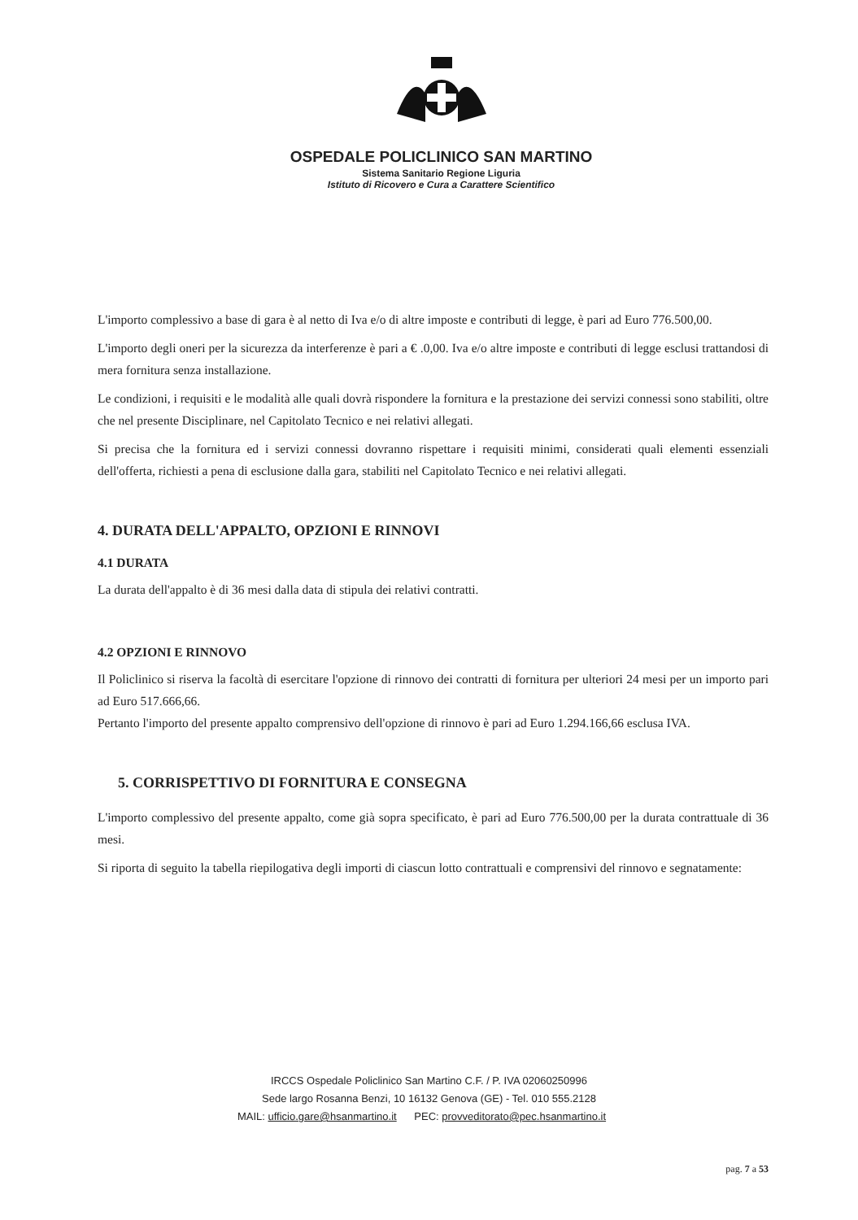OSPEDALE POLICLINICO SAN MARTINO
Sistema Sanitario Regione Liguria
Istituto di Ricovero e Cura a Carattere Scientifico
L'importo complessivo a base di gara è al netto di Iva e/o di altre imposte e contributi di legge, è pari ad Euro 776.500,00.
L'importo degli oneri per la sicurezza da interferenze è pari a € .0,00. Iva e/o altre imposte e contributi di legge esclusi trattandosi di mera fornitura senza installazione.
Le condizioni, i requisiti e le modalità alle quali dovrà rispondere la fornitura e la prestazione dei servizi connessi sono stabiliti, oltre che nel presente Disciplinare, nel Capitolato Tecnico e nei relativi allegati.
Si precisa che la fornitura ed i servizi connessi dovranno rispettare i requisiti minimi, considerati quali elementi essenziali dell'offerta, richiesti a pena di esclusione dalla gara, stabiliti nel Capitolato Tecnico e nei relativi allegati.
4. DURATA DELL'APPALTO, OPZIONI E RINNOVI
4.1 DURATA
La durata dell'appalto è di 36 mesi dalla data di stipula dei relativi contratti.
4.2 OPZIONI E RINNOVO
Il Policlinico si riserva la facoltà di esercitare l'opzione di rinnovo dei contratti di fornitura per ulteriori 24 mesi per un importo pari ad Euro 517.666,66.
Pertanto l'importo del presente appalto comprensivo dell'opzione di rinnovo è pari ad Euro 1.294.166,66 esclusa IVA.
5. CORRISPETTIVO DI FORNITURA E CONSEGNA
L'importo complessivo del presente appalto, come già sopra specificato, è pari ad Euro 776.500,00 per la durata contrattuale di 36 mesi.
Si riporta di seguito la tabella riepilogativa degli importi di ciascun lotto contrattuali e comprensivi del rinnovo e segnatamente:
IRCCS Ospedale Policlinico San Martino C.F. / P. IVA 02060250996
Sede largo Rosanna Benzi, 10 16132 Genova (GE) - Tel. 010 555.2128
MAIL: ufficio.gare@hsanmartino.it PEC: provveditorato@pec.hsanmartino.it
pag. 7 a 53